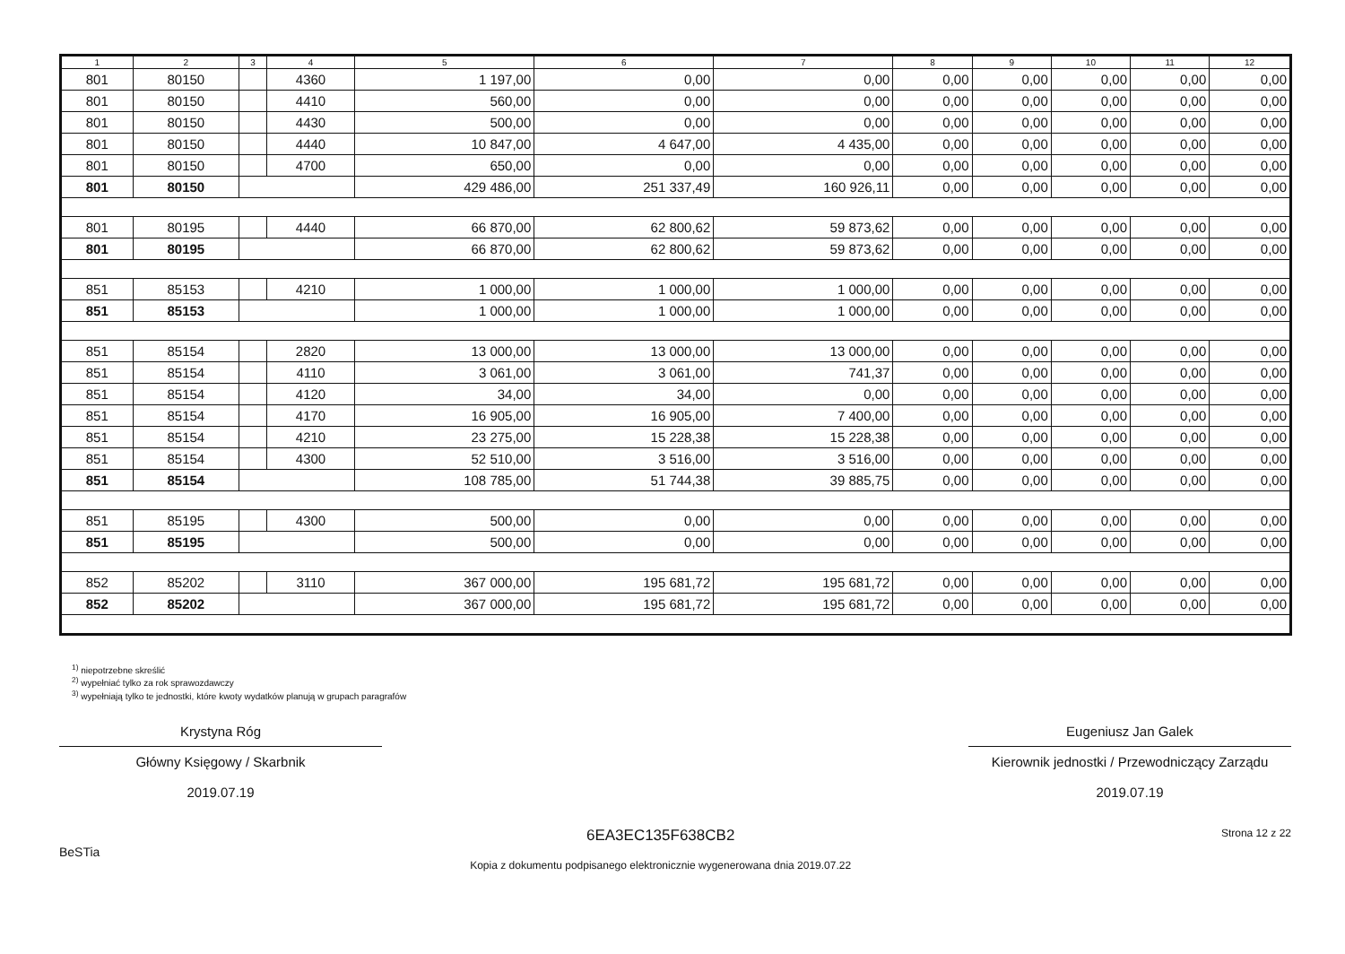| 1 | 2 | 3 | 4 | 5 | 6 | 7 | 8 | 9 | 10 | 11 | 12 |
| --- | --- | --- | --- | --- | --- | --- | --- | --- | --- | --- | --- |
| 801 | 80150 | | 4360 | 1 197,00 | 0,00 | 0,00 | 0,00 | 0,00 | 0,00 | 0,00 | 0,00 |
| 801 | 80150 | | 4410 | 560,00 | 0,00 | 0,00 | 0,00 | 0,00 | 0,00 | 0,00 | 0,00 |
| 801 | 80150 | | 4430 | 500,00 | 0,00 | 0,00 | 0,00 | 0,00 | 0,00 | 0,00 | 0,00 |
| 801 | 80150 | | 4440 | 10 847,00 | 4 647,00 | 4 435,00 | 0,00 | 0,00 | 0,00 | 0,00 | 0,00 |
| 801 | 80150 | | 4700 | 650,00 | 0,00 | 0,00 | 0,00 | 0,00 | 0,00 | 0,00 | 0,00 |
| 801 | 80150 | | | 429 486,00 | 251 337,49 | 160 926,11 | 0,00 | 0,00 | 0,00 | 0,00 | 0,00 |
| 801 | 80195 | | 4440 | 66 870,00 | 62 800,62 | 59 873,62 | 0,00 | 0,00 | 0,00 | 0,00 | 0,00 |
| 801 | 80195 | | | 66 870,00 | 62 800,62 | 59 873,62 | 0,00 | 0,00 | 0,00 | 0,00 | 0,00 |
| 851 | 85153 | | 4210 | 1 000,00 | 1 000,00 | 1 000,00 | 0,00 | 0,00 | 0,00 | 0,00 | 0,00 |
| 851 | 85153 | | | 1 000,00 | 1 000,00 | 1 000,00 | 0,00 | 0,00 | 0,00 | 0,00 | 0,00 |
| 851 | 85154 | | 2820 | 13 000,00 | 13 000,00 | 13 000,00 | 0,00 | 0,00 | 0,00 | 0,00 | 0,00 |
| 851 | 85154 | | 4110 | 3 061,00 | 3 061,00 | 741,37 | 0,00 | 0,00 | 0,00 | 0,00 | 0,00 |
| 851 | 85154 | | 4120 | 34,00 | 34,00 | 0,00 | 0,00 | 0,00 | 0,00 | 0,00 | 0,00 |
| 851 | 85154 | | 4170 | 16 905,00 | 16 905,00 | 7 400,00 | 0,00 | 0,00 | 0,00 | 0,00 | 0,00 |
| 851 | 85154 | | 4210 | 23 275,00 | 15 228,38 | 15 228,38 | 0,00 | 0,00 | 0,00 | 0,00 | 0,00 |
| 851 | 85154 | | 4300 | 52 510,00 | 3 516,00 | 3 516,00 | 0,00 | 0,00 | 0,00 | 0,00 | 0,00 |
| 851 | 85154 | | | 108 785,00 | 51 744,38 | 39 885,75 | 0,00 | 0,00 | 0,00 | 0,00 | 0,00 |
| 851 | 85195 | | 4300 | 500,00 | 0,00 | 0,00 | 0,00 | 0,00 | 0,00 | 0,00 | 0,00 |
| 851 | 85195 | | | 500,00 | 0,00 | 0,00 | 0,00 | 0,00 | 0,00 | 0,00 | 0,00 |
| 852 | 85202 | | 3110 | 367 000,00 | 195 681,72 | 195 681,72 | 0,00 | 0,00 | 0,00 | 0,00 | 0,00 |
| 852 | 85202 | | | 367 000,00 | 195 681,72 | 195 681,72 | 0,00 | 0,00 | 0,00 | 0,00 | 0,00 |
<sup>1)</sup> niepotrzebne skreślić
<sup>2)</sup> wypełniać tylko za rok sprawozdawczy
<sup>3)</sup> wypełniają tylko te jednostki, które kwoty wydatków planują w grupach paragrafów
Krystyna Róg
Główny Księgowy / Skarbnik
2019.07.19
Eugeniusz Jan Galek
Kierownik jednostki / Przewodniczący Zarządu
2019.07.19
BeSTia
6EA3EC135F638CB2
Kopia z dokumentu podpisanego elektronicznie wygenerowana dnia 2019.07.22
Strona 12 z 22